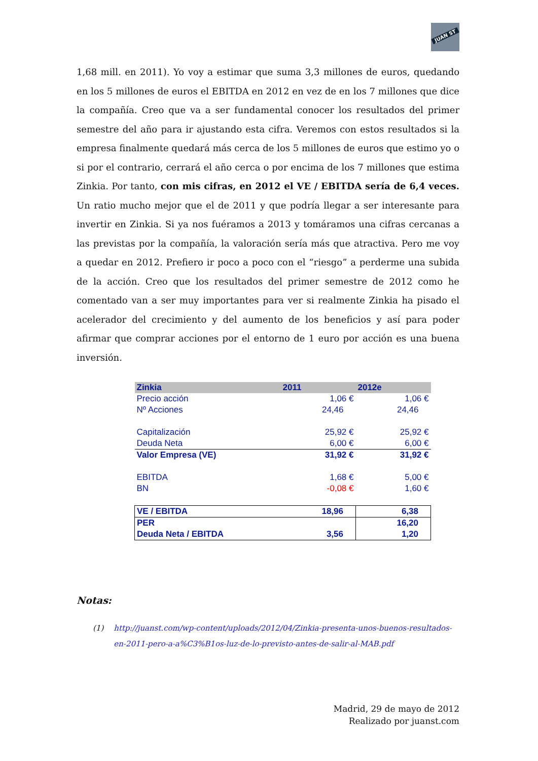JUAN ST
1,68 mill. en 2011). Yo voy a estimar que suma 3,3 millones de euros, quedando en los 5 millones de euros el EBITDA en 2012 en vez de en los 7 millones que dice la compañía. Creo que va a ser fundamental conocer los resultados del primer semestre del año para ir ajustando esta cifra. Veremos con estos resultados si la empresa finalmente quedará más cerca de los 5 millones de euros que estimo yo o si por el contrario, cerrará el año cerca o por encima de los 7 millones que estima Zinkia. Por tanto, con mis cifras, en 2012 el VE / EBITDA sería de 6,4 veces. Un ratio mucho mejor que el de 2011 y que podría llegar a ser interesante para invertir en Zinkia. Si ya nos fuéramos a 2013 y tomáramos una cifras cercanas a las previstas por la compañía, la valoración sería más que atractiva. Pero me voy a quedar en 2012. Prefiero ir poco a poco con el “riesgo” a perderme una subida de la acción. Creo que los resultados del primer semestre de 2012 como he comentado van a ser muy importantes para ver si realmente Zinkia ha pisado el acelerador del crecimiento y del aumento de los beneficios y así para poder afirmar que comprar acciones por el entorno de 1 euro por acción es una buena inversión.
| Zinkia | 2011 | 2012e |
| --- | --- | --- |
| Precio acción | 1,06 € | 1,06 € |
| Nº Acciones | 24,46 | 24,46 |
| Capitalización | 25,92 € | 25,92 € |
| Deuda Neta | 6,00 € | 6,00 € |
| Valor Empresa (VE) | 31,92 € | 31,92 € |
| EBITDA | 1,68 € | 5,00 € |
| BN | -0,08 € | 1,60 € |
| VE / EBITDA | 18,96 | 6,38 |
| PER | | 16,20 |
| Deuda Neta / EBITDA | 3,56 | 1,20 |
Notas:
(1) http://juanst.com/wp-content/uploads/2012/04/Zinkia-presenta-unos-buenos-resultados-en-2011-pero-a-a%C3%B1os-luz-de-lo-previsto-antes-de-salir-al-MAB.pdf
Madrid, 29 de mayo de 2012
Realizado por juanst.com